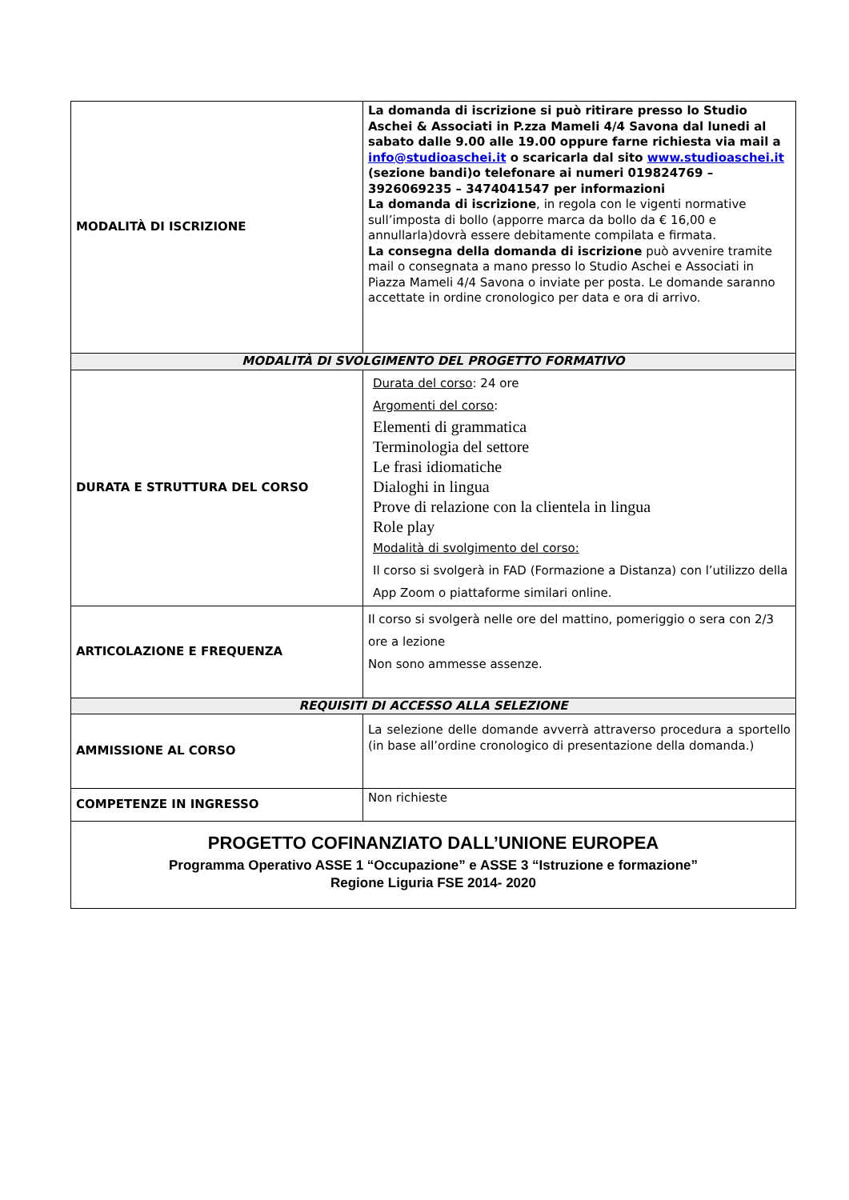| MODALITÀ DI ISCRIZIONE | La domanda di iscrizione si può ritirare presso lo Studio Aschei & Associati in P.zza Mameli 4/4 Savona dal lunedi al sabato dalle 9.00 alle 19.00 oppure farne richiesta via mail a info@studioaschei.it o scaricarla dal sito www.studioaschei.it (sezione bandi)o telefonare ai numeri 019824769 – 3926069235 – 3474041547 per informazioni La domanda di iscrizione , in regola con le vigenti normative sull’imposta di bollo (apporre marca da bollo da € 16,00 e annullarla)dovrà essere debitamente compilata e firmata. La consegna della domanda di iscrizione può avvenire tramite mail o consegnata a mano presso lo Studio Aschei e Associati in Piazza Mameli 4/4 Savona o inviate per posta. Le domande saranno accettate in ordine cronologico per data e ora di arrivo. |
| MODALITÀ DI SVOLGIMENTO DEL PROGETTO FORMATIVO | |
| DURATA E STRUTTURA DEL CORSO | Durata del corso : 24 ore Argomenti del corso : Elementi di grammatica Terminologia del settore Le frasi idiomatiche Dialoghi in lingua Prove di relazione con la clientela in lingua Role play Modalità di svolgimento del corso: Il corso si svolgerà in FAD (Formazione a Distanza) con l’utilizzo della App Zoom o piattaforme similari online. |
| ARTICOLAZIONE E FREQUENZA | Il corso si svolgerà nelle ore del mattino, pomeriggio o sera con 2/3 ore a lezione Non sono ammesse assenze. |
| REQUISITI DI ACCESSO ALLA SELEZIONE | |
| AMMISSIONE AL CORSO | La selezione delle domande avverrà attraverso procedura a sportello (in base all’ordine cronologico di presentazione della domanda.) |
| COMPETENZE IN INGRESSO | Non richieste |
| PROGETTO COFINANZIATO DALL’UNIONE EUROPEA Programma Operativo ASSE 1 “Occupazione” e ASSE 3 “Istruzione e formazione” Regione Liguria FSE 2014- 2020 | |